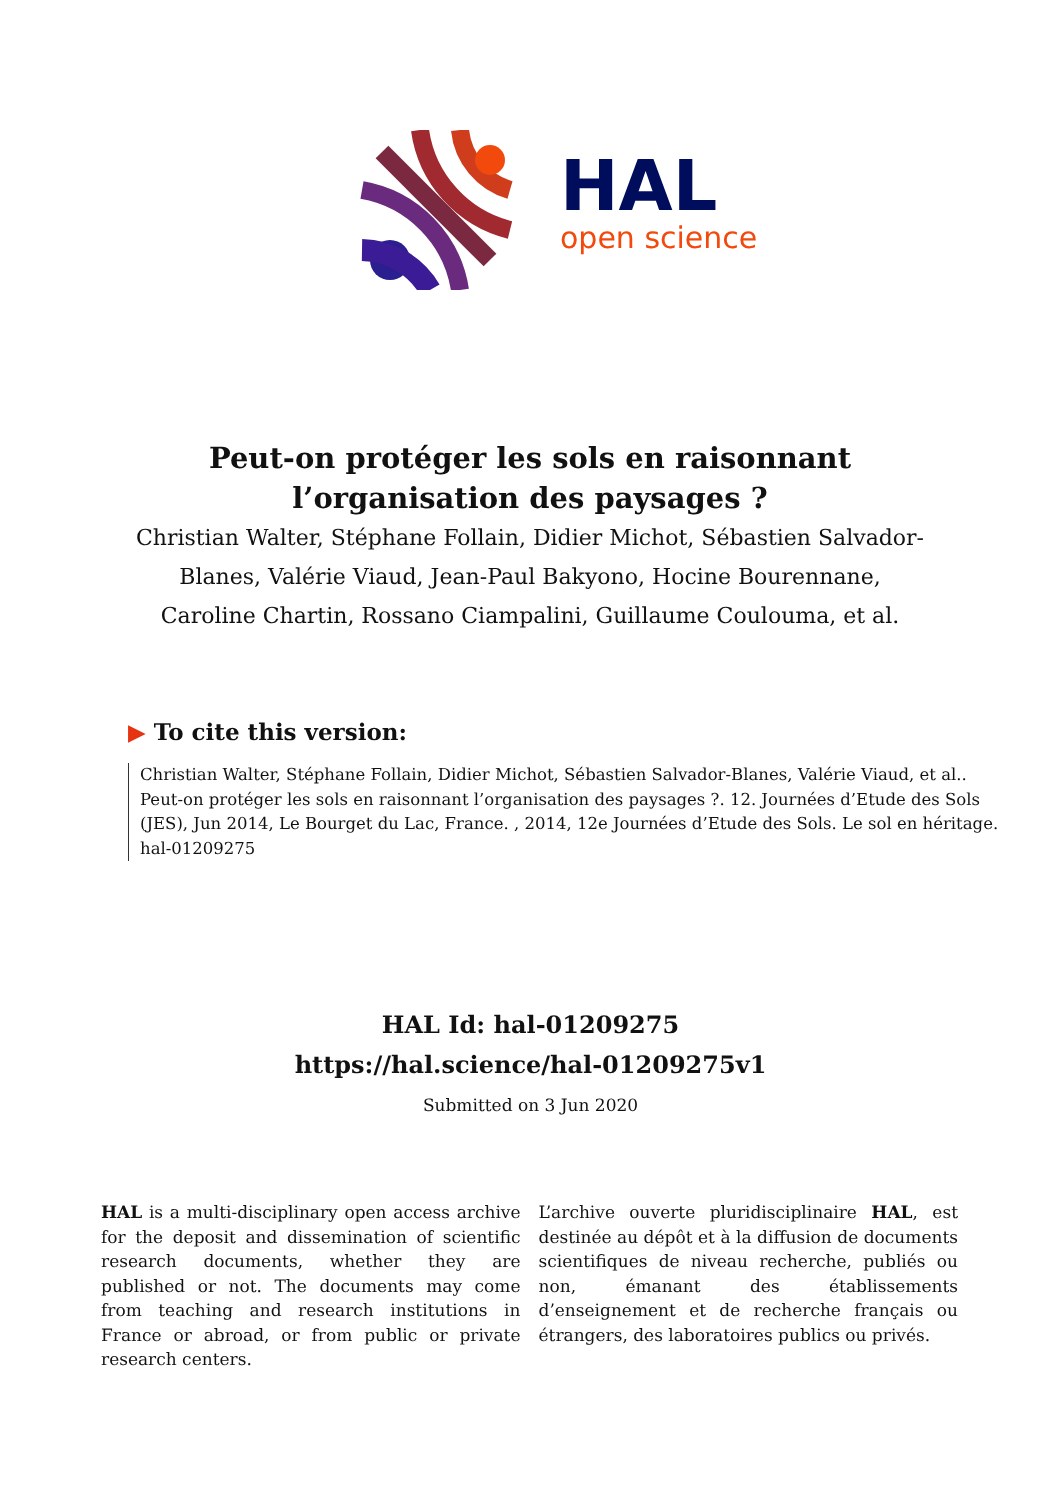HAL
open science
Peut-on protéger les sols en raisonnant l’organisation des paysages ?
Christian Walter, Stéphane Follain, Didier Michot, Sébastien Salvador-Blanes, Valérie Viaud, Jean-Paul Bakyono, Hocine Bourennane, Caroline Chartin, Rossano Ciampalini, Guillaume Coulouma, et al.
▶ To cite this version:
Christian Walter, Stéphane Follain, Didier Michot, Sébastien Salvador-Blanes, Valérie Viaud, et al.. Peut-on protéger les sols en raisonnant l’organisation des paysages ?. 12. Journées d’Etude des Sols (JES), Jun 2014, Le Bourget du Lac, France. , 2014, 12e Journées d’Etude des Sols. Le sol en héritage. hal-01209275
HAL Id: hal-01209275
https://hal.science/hal-01209275v1
Submitted on 3 Jun 2020
HAL is a multi-disciplinary open access archive for the deposit and dissemination of scientific research documents, whether they are published or not. The documents may come from teaching and research institutions in France or abroad, or from public or private research centers.
L’archive ouverte pluridisciplinaire HAL, est destinée au dépôt et à la diffusion de documents scientifiques de niveau recherche, publiés ou non, émanant des établissements d’enseignement et de recherche français ou étrangers, des laboratoires publics ou privés.